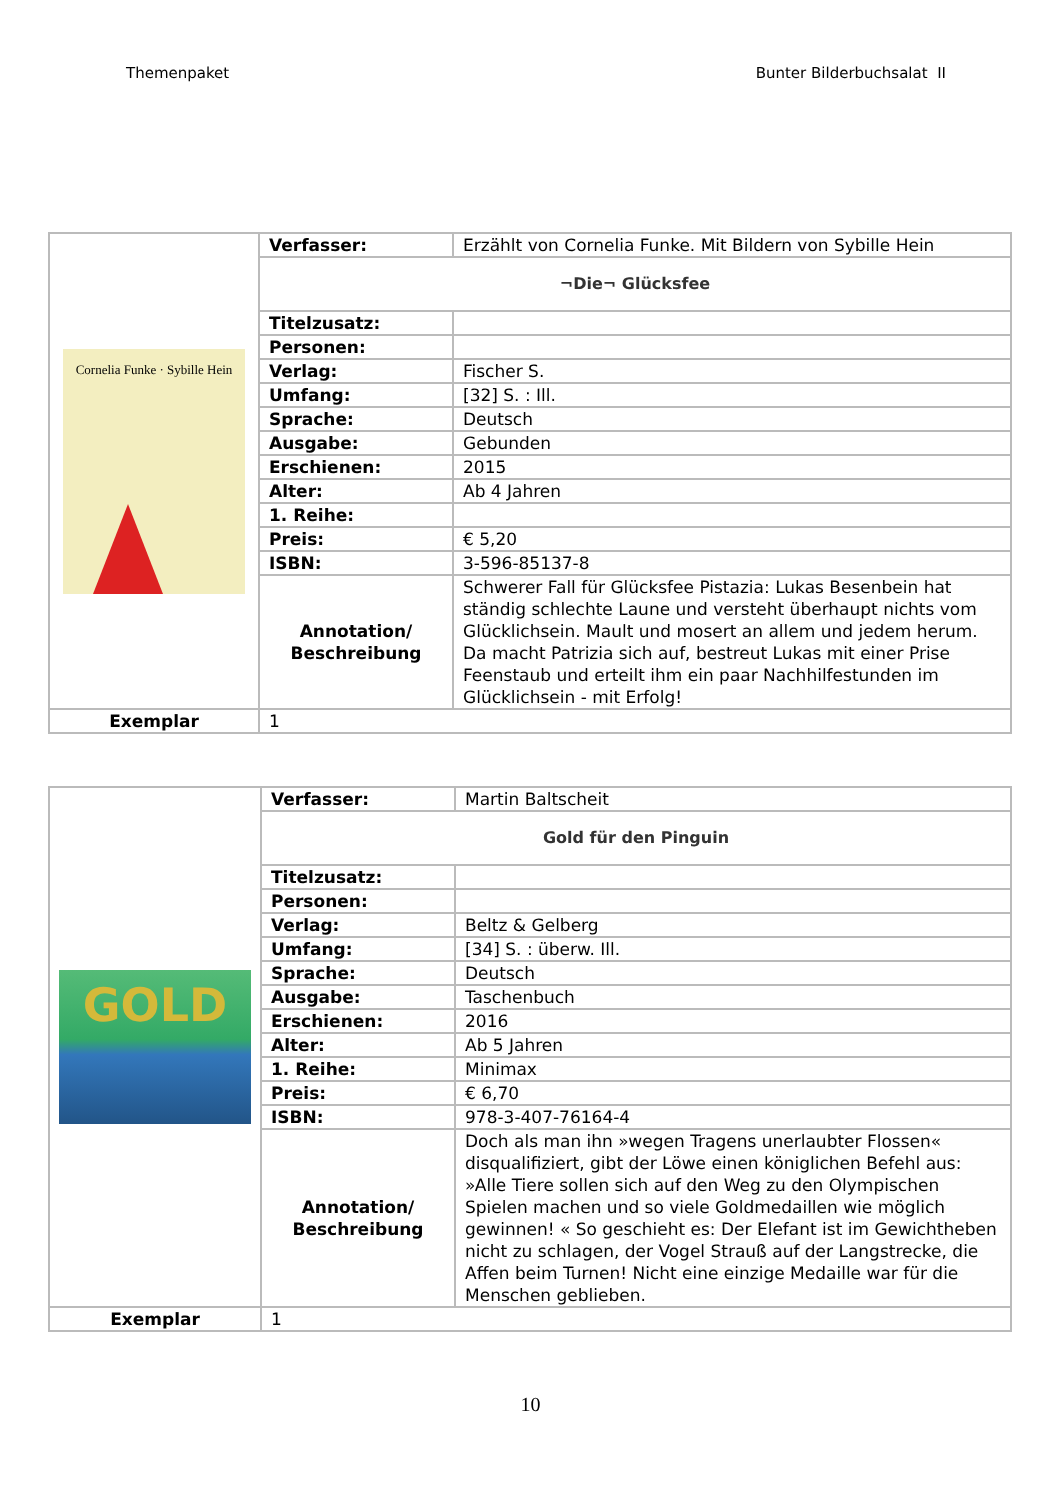Themenpaket Bunter Bilderbuchsalat II
| Cornelia Funke · Sybille Hein | Verfasser: | Erzählt von Cornelia Funke. Mit Bildern von Sybille Hein |
| | ¬Die¬ Glücksfee | |
| | Titelzusatz: | |
| | Personen: | |
| | Verlag: | Fischer S. |
| | Umfang: | [32] S. : Ill. |
| | Sprache: | Deutsch |
| | Ausgabe: | Gebunden |
| | Erschienen: | 2015 |
| | Alter: | Ab 4 Jahren |
| | 1. Reihe: | |
| | Preis: | € 5,20 |
| | ISBN: | 3-596-85137-8 |
| | Annotation/ Beschreibung | Schwerer Fall für Glücksfee Pistazia: Lukas Besenbein hat ständig schlechte Laune und versteht überhaupt nichts vom Glücklichsein. Mault und mosert an allem und jedem herum. Da macht Patrizia sich auf, bestreut Lukas mit einer Prise Feenstaub und erteilt ihm ein paar Nachhilfestunden im Glücklichsein - mit Erfolg! |
| Exemplar | 1 | |
| GOLD | Verfasser: | Martin Baltscheit |
| | Gold für den Pinguin | |
| | Titelzusatz: | |
| | Personen: | |
| | Verlag: | Beltz & Gelberg |
| | Umfang: | [34] S. : überw. Ill. |
| | Sprache: | Deutsch |
| | Ausgabe: | Taschenbuch |
| | Erschienen: | 2016 |
| | Alter: | Ab 5 Jahren |
| | 1. Reihe: | Minimax |
| | Preis: | € 6,70 |
| | ISBN: | 978-3-407-76164-4 |
| | Annotation/ Beschreibung | Doch als man ihn »wegen Tragens unerlaubter Flossen« disqualifiziert, gibt der Löwe einen königlichen Befehl aus: »Alle Tiere sollen sich auf den Weg zu den Olympischen Spielen machen und so viele Goldmedaillen wie möglich gewinnen! « So geschieht es: Der Elefant ist im Gewichtheben nicht zu schlagen, der Vogel Strauß auf der Langstrecke, die Affen beim Turnen! Nicht eine einzige Medaille war für die Menschen geblieben. |
| Exemplar | 1 | |
10